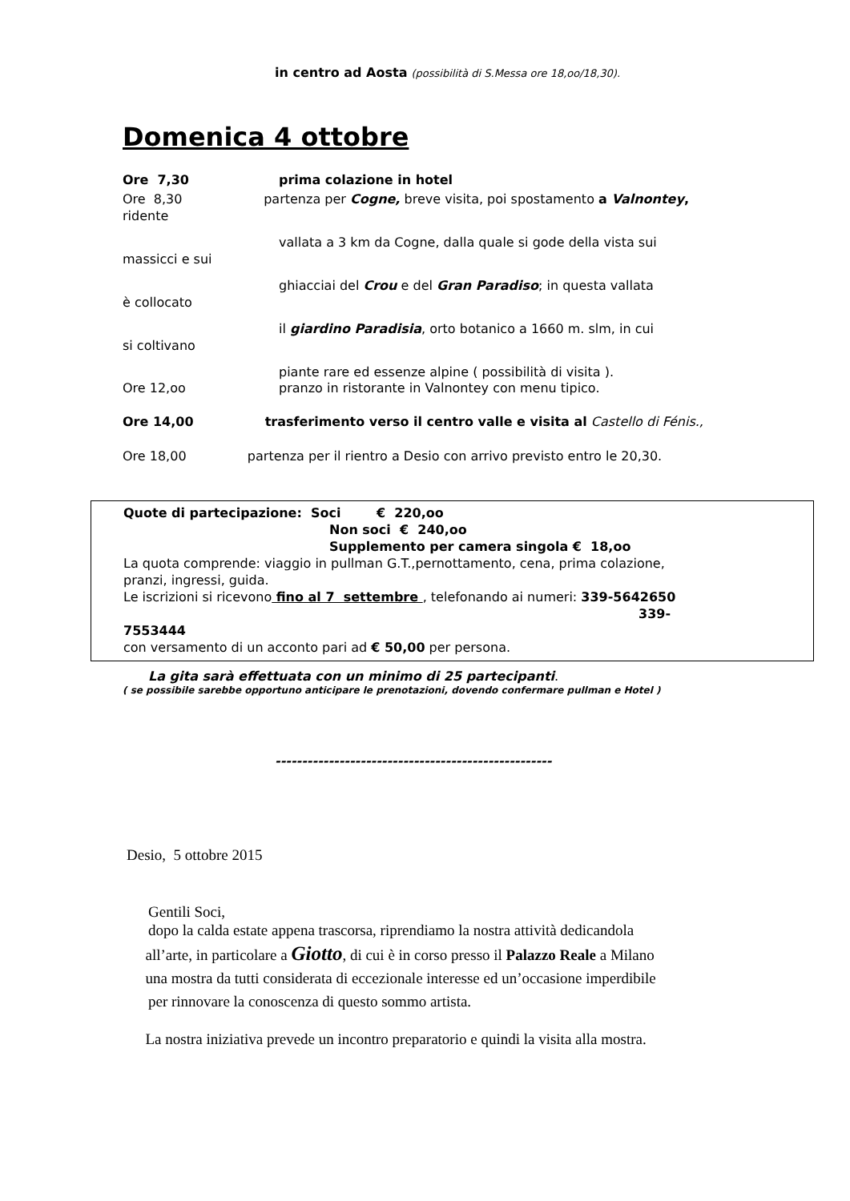in centro ad Aosta (possibilità di S.Messa ore 18,oo/18,30).
Domenica 4 ottobre
Ore 7,30 prima colazione in hotel
Ore 8,30 partenza per Cogne, breve visita, poi spostamento a Valnontey, ridente
vallata a 3 km da Cogne, dalla quale si gode della vista sui
massicci e sui
ghiacciai del Crou e del Gran Paradiso; in questa vallata
è collocato
il giardino Paradisia, orto botanico a 1660 m. slm, in cui
si coltivano
piante rare ed essenze alpine ( possibilità di visita ).
Ore 12,oo pranzo in ristorante in Valnontey con menu tipico.
Ore 14,00 trasferimento verso il centro valle e visita al Castello di Fénis.,
Ore 18,00 partenza per il rientro a Desio con arrivo previsto entro le 20,30.
Quote di partecipazione: Soci € 220,oo
Non soci € 240,oo
Supplemento per camera singola € 18,oo
La quota comprende: viaggio in pullman G.T.,pernottamento, cena, prima colazione,
pranzi, ingressi, guida.
Le iscrizioni si ricevono fino al 7 settembre , telefonando ai numeri: 339-5642650
339-
7553444
con versamento di un acconto pari ad € 50,00 per persona.
La gita sarà effettuata con un minimo di 25 partecipanti.
( se possibile sarebbe opportuno anticipare le prenotazioni, dovendo confermare pullman e Hotel )
----------------------------------------------------
Desio, 5 ottobre 2015
Gentili Soci,
dopo la calda estate appena trascorsa, riprendiamo la nostra attività dedicandola
all’arte, in particolare a Giotto, di cui è in corso presso il Palazzo Reale a Milano
una mostra da tutti considerata di eccezionale interesse ed un’occasione imperdibile
per rinnovare la conoscenza di questo sommo artista.
La nostra iniziativa prevede un incontro preparatorio e quindi la visita alla mostra.